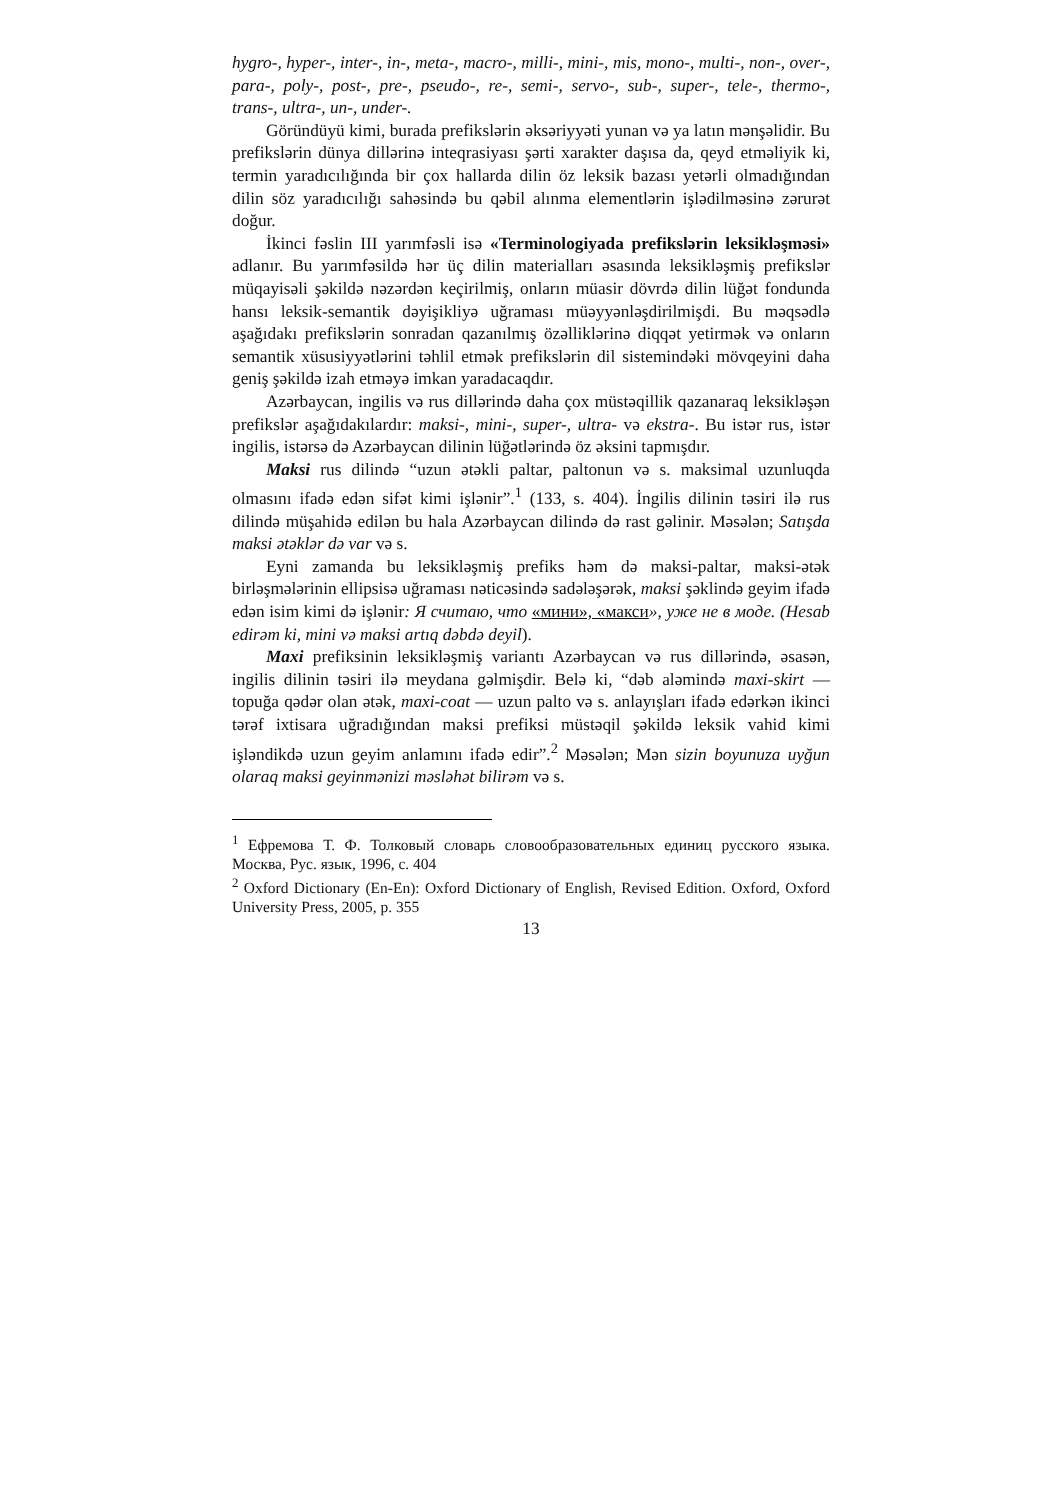hygro-, hyper-, inter-, in-, meta-, macro-, milli-, mini-, mis, mono-, multi-, non-, over-, para-, poly-, post-, pre-, pseudo-, re-, semi-, servo-, sub-, super-, tele-, thermo-, trans-, ultra-, un-, under-.
Göründüyü kimi, burada prefikslərin əksəriyyəti yunan və ya latın mənşəlidir. Bu prefikslərin dünya dillərinə inteqrasiyası şərti xarakter daşısa da, qeyd etməliyik ki, termin yaradıcılığında bir çox hallarda dilin öz leksik bazası yetərli olmadığından dilin söz yaradıcılığı sahəsində bu qəbil alınma elementlərin işlədilməsinə zərurət doğur.
İkinci fəslin III yarımfəsli isə «Terminologiyada prefikslərin leksikləşməsi» adlanır. Bu yarımfəsildə hər üç dilin materialları əsasında leksikləşmiş prefikslər müqayisəli şəkildə nəzərdən keçirilmiş, onların müasir dövrdə dilin lüğət fondunda hansı leksik-semantik dəyişikliyə uğraması müəyyənləşdirilmişdi. Bu məqsədlə aşağıdakı prefikslərin sonradan qazanılmış özəlliklərinə diqqət yetirmək və onların semantik xüsusiyyətlərini təhlil etmək prefikslərin dil sistemindəki mövqeyini daha geniş şəkildə izah etməyə imkan yaradacaqdır.
Azərbaycan, ingilis və rus dillərində daha çox müstəqillik qazanaraq leksikləşən prefikslər aşağıdakılardır: maksi-, mini-, super-, ultra- və ekstra-. Bu istər rus, istər ingilis, istərsə də Azərbaycan dilinin lüğətlərində öz əksini tapmışdır.
Maksi rus dilində “uzun ətəkli paltar, paltonun və s. maksimal uzunluqda olmasını ifadə edən sifət kimi işlənir”.<sup>1</sup> (133, s. 404). İngilis dilinin təsiri ilə rus dilində müşahidə edilən bu hala Azərbaycan dilində də rast gəlinir. Məsələn; Satışda maksi ətəklər də var və s.
Eyni zamanda bu leksikləşmiş prefiks həm də maksi-paltar, maksi-ətək birləşmələrinin ellipsisə uğraması nəticəsində sadələşərək, maksi şəklində geyim ifadə edən isim kimi də işlənir: Я считаю, что «мини», «макси», уже не в моде. (Hesab edirəm ki, mini və maksi artıq dəbdə deyil).
Maxi prefiksinin leksikləşmiş variantı Azərbaycan və rus dillərində, əsasən, ingilis dilinin təsiri ilə meydana gəlmişdir. Belə ki, “dəb aləmində maxi-skirt — topuğa qədər olan ətək, maxi-coat — uzun palto və s. anlayışları ifadə edərkən ikinci tərəf ixtisara uğradığından maksi prefiksi müstəqil şəkildə leksik vahid kimi işləndikdə uzun geyim anlamını ifadə edir”.<sup>2</sup> Məsələn; Mən sizin boyunuza uyğun olaraq maksi geyinmənizi məsləhət bilirəm və s.
<sup>1</sup> Ефремова Т. Ф. Толковый словарь словообразовательных единиц русского языка. Москва, Рус. язык, 1996, с. 404
<sup>2</sup> Oxford Dictionary (En-En): Oxford Dictionary of English, Revised Edition. Oxford, Oxford University Press, 2005, p. 355
13